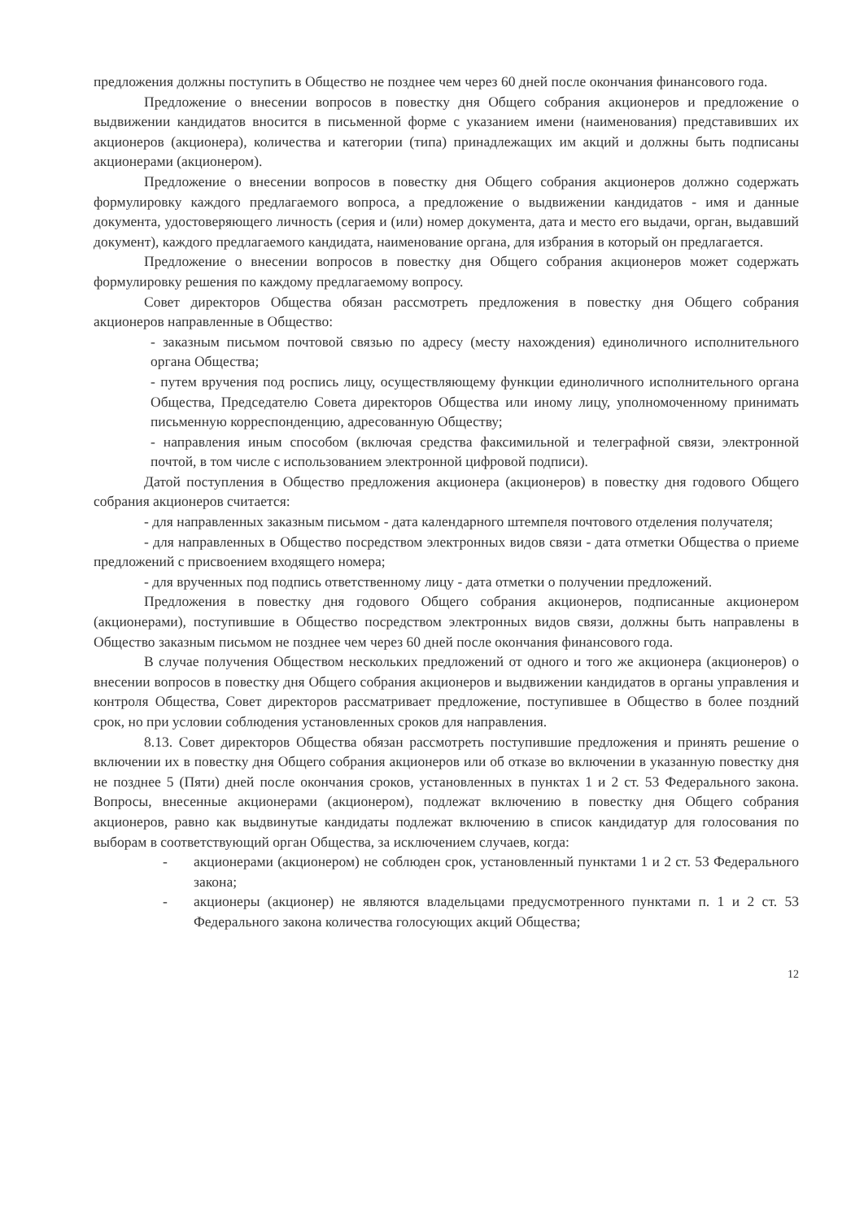предложения должны поступить в Общество не позднее чем через 60 дней после окончания финансового года.
Предложение о внесении вопросов в повестку дня Общего собрания акционеров и предложение о выдвижении кандидатов вносится в письменной форме с указанием имени (наименования) представивших их акционеров (акционера), количества и категории (типа) принадлежащих им акций и должны быть подписаны акционерами (акционером).
Предложение о внесении вопросов в повестку дня Общего собрания акционеров должно содержать формулировку каждого предлагаемого вопроса, а предложение о выдвижении кандидатов - имя и данные документа, удостоверяющего личность (серия и (или) номер документа, дата и место его выдачи, орган, выдавший документ), каждого предлагаемого кандидата, наименование органа, для избрания в который он предлагается.
Предложение о внесении вопросов в повестку дня Общего собрания акционеров может содержать формулировку решения по каждому предлагаемому вопросу.
Совет директоров Общества обязан рассмотреть предложения в повестку дня Общего собрания акционеров направленные в Общество:
- заказным письмом почтовой связью по адресу (месту нахождения) единоличного исполнительного органа Общества;
- путем вручения под роспись лицу, осуществляющему функции единоличного исполнительного органа Общества, Председателю Совета директоров Общества или иному лицу, уполномоченному принимать письменную корреспонденцию, адресованную Обществу;
- направления иным способом (включая средства факсимильной и телеграфной связи, электронной почтой, в том числе с использованием электронной цифровой подписи).
Датой поступления в Общество предложения акционера (акционеров) в повестку дня годового Общего собрания акционеров считается:
- для направленных заказным письмом - дата календарного штемпеля почтового отделения получателя;
- для направленных в Общество посредством электронных видов связи - дата отметки Общества о приеме предложений с присвоением входящего номера;
- для врученных под подпись ответственному лицу - дата отметки о получении предложений.
Предложения в повестку дня годового Общего собрания акционеров, подписанные акционером (акционерами), поступившие в Общество посредством электронных видов связи, должны быть направлены в Общество заказным письмом не позднее чем через 60 дней после окончания финансового года.
В случае получения Обществом нескольких предложений от одного и того же акционера (акционеров) о внесении вопросов в повестку дня Общего собрания акционеров и выдвижении кандидатов в органы управления и контроля Общества, Совет директоров рассматривает предложение, поступившее в Общество в более поздний срок, но при условии соблюдения установленных сроков для направления.
8.13. Совет директоров Общества обязан рассмотреть поступившие предложения и принять решение о включении их в повестку дня Общего собрания акционеров или об отказе во включении в указанную повестку дня не позднее 5 (Пяти) дней после окончания сроков, установленных в пунктах 1 и 2 ст. 53 Федерального закона. Вопросы, внесенные акционерами (акционером), подлежат включению в повестку дня Общего собрания акционеров, равно как выдвинутые кандидаты подлежат включению в список кандидатур для голосования по выборам в соответствующий орган Общества, за исключением случаев, когда:
- акционерами (акционером) не соблюден срок, установленный пунктами 1 и 2 ст. 53 Федерального закона;
- акционеры (акционер) не являются владельцами предусмотренного пунктами п. 1 и 2 ст. 53 Федерального закона количества голосующих акций Общества;
12